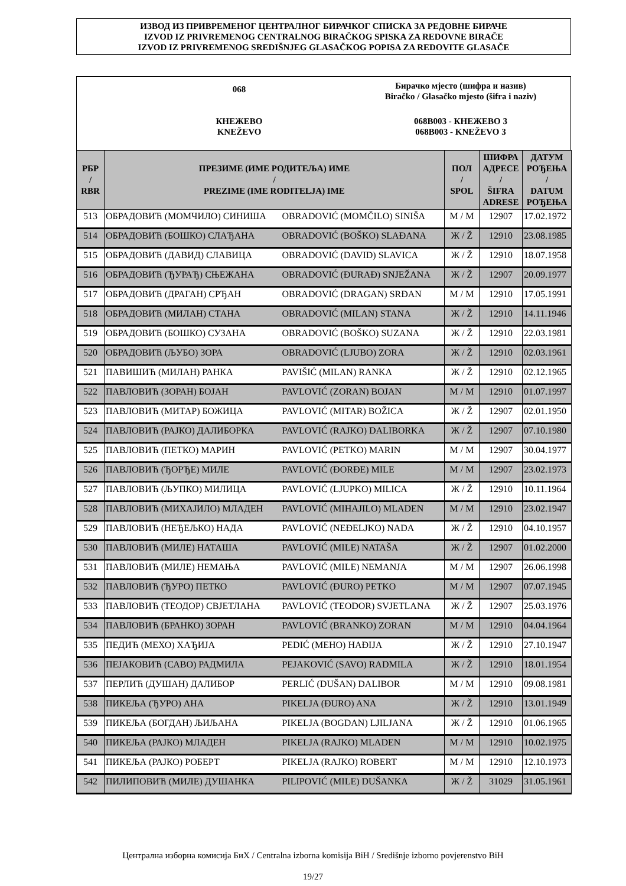ИЗВОД ИЗ ПРИВРЕМЕНОГ ЦЕНТРАЛНОГ БИРАЧКОГ СПИСКА ЗА РЕДОВНЕ БИРАЧЕ
IZVOD IZ PRIVREMENOG CENTRALNOG BIRAČKOG SPISKA ZA REDOVNE BIRAČE
IZVOD IZ PRIVREMENOG SREDIŠNJEG GLASAČKOG POPISA ZA REDOVITE GLASAČE
068
Бирачко мјесто (шифра и назив)
Biračko / Glasačko mjesto (šifra i naziv)
КНЕЖЕВО
KNEŽEVO
068B003 - КНЕЖЕВО 3
068B003 - KNEŽEVO 3
| РБР / RBR | ПРЕЗИМЕ (ИМЕ РОДИТЕЉА) ИМЕ / PREZIME (IME RODITELJA) IME | | ПОЛ / SPOL | ШИФРА АДРЕСЕ / ŠIFRA ADRESE | ДАТУМ РОЂЕЊА / DATUM РОЂЕЊА |
| --- | --- | --- | --- | --- | --- |
| 513 | ОБРАДОВИЋ (МОМЧИЛО) СИНИША | OBRADOVIĆ (MOMČILO) SINIŠA | М / M | 12907 | 17.02.1972 |
| 514 | ОБРАДОВИЋ (БОШКО) СЛАЂАНА | OBRADOVIĆ (BOŠKO) SLAĐANA | Ж / Ž | 12910 | 23.08.1985 |
| 515 | ОБРАДОВИЋ (ДАВИД) СЛАВИЦА | OBRADOVIĆ (DAVID) SLAVICA | Ж / Ž | 12910 | 18.07.1958 |
| 516 | ОБРАДОВИЋ (ЂУРАЂ) СЊЕЖАНА | OBRADOVIĆ (ĐURAĐ) SNJEŽANA | Ж / Ž | 12907 | 20.09.1977 |
| 517 | ОБРАДОВИЋ (ДРАГАН) СРЂАН | OBRADOVIĆ (DRAGAN) SRĐAN | М / M | 12910 | 17.05.1991 |
| 518 | ОБРАДОВИЋ (МИЛАН) СТАНА | OBRADOVIĆ (MILAN) STANA | Ж / Ž | 12910 | 14.11.1946 |
| 519 | ОБРАДОВИЋ (БОШКО) СУЗАНА | OBRADOVIĆ (BOŠKO) SUZANA | Ж / Ž | 12910 | 22.03.1981 |
| 520 | ОБРАДОВИЋ (ЉУБО) ЗОРА | OBRADOVIĆ (LJUBO) ZORA | Ж / Ž | 12910 | 02.03.1961 |
| 521 | ПАВИШИЋ (МИЛАН) РАНКА | PAVIŠIĆ (MILAN) RANKA | Ж / Ž | 12910 | 02.12.1965 |
| 522 | ПАВЛОВИЋ (ЗОРАН) БОЈАН | PAVLOVIĆ (ZORAN) BOJAN | М / M | 12910 | 01.07.1997 |
| 523 | ПАВЛОВИЋ (МИТАР) БОЖИЦА | PAVLOVIĆ (MITAR) BOŽICA | Ж / Ž | 12907 | 02.01.1950 |
| 524 | ПАВЛОВИЋ (РАЈКО) ДАЛИБОРКА | PAVLOVIĆ (RAJKO) DALIBORKA | Ж / Ž | 12907 | 07.10.1980 |
| 525 | ПАВЛОВИЋ (ПЕТКО) МАРИН | PAVLOVIĆ (PETKO) MARIN | М / M | 12907 | 30.04.1977 |
| 526 | ПАВЛОВИЋ (ЂОРЂЕ) МИЛЕ | PAVLOVIĆ (ĐORĐE) MILE | М / M | 12907 | 23.02.1973 |
| 527 | ПАВЛОВИЋ (ЉУПКО) МИЛИЦА | PAVLOVIĆ (LJUPKO) MILICA | Ж / Ž | 12910 | 10.11.1964 |
| 528 | ПАВЛОВИЋ (МИХАЈИЛО) МЛАДЕН | PAVLOVIĆ (MIHAJILO) MLADEN | М / M | 12910 | 23.02.1947 |
| 529 | ПАВЛОВИЋ (НЕЂЕЉКО) НАДА | PAVLOVIĆ (NEĐELJKO) NADA | Ж / Ž | 12910 | 04.10.1957 |
| 530 | ПАВЛОВИЋ (МИЛЕ) НАТАША | PAVLOVIĆ (MILE) NATAŠA | Ж / Ž | 12907 | 01.02.2000 |
| 531 | ПАВЛОВИЋ (МИЛЕ) НЕМАЊА | PAVLOVIĆ (MILE) NEMANJA | М / M | 12907 | 26.06.1998 |
| 532 | ПАВЛОВИЋ (ЂУРО) ПЕТКО | PAVLOVIĆ (ĐURO) PETKO | М / M | 12907 | 07.07.1945 |
| 533 | ПАВЛОВИЋ (ТЕОДОР) СВЈЕТЛАНА | PAVLOVIĆ (TEODOR) SVJETLANA | Ж / Ž | 12907 | 25.03.1976 |
| 534 | ПАВЛОВИЋ (БРАНКО) ЗОРАН | PAVLOVIĆ (BRANKO) ZORAN | М / M | 12910 | 04.04.1964 |
| 535 | ПЕДИЋ (МЕХО) ХАЂИЈА | PEDIĆ (MEHO) HAĐIJA | Ж / Ž | 12910 | 27.10.1947 |
| 536 | ПЕЈАКОВИЋ (САВО) РАДМИЛА | PEJAKOVIĆ (SAVO) RADMILA | Ж / Ž | 12910 | 18.01.1954 |
| 537 | ПЕРЛИЋ (ДУШАН) ДАЛИБОР | PERLIĆ (DUŠAN) DALIBOR | М / M | 12910 | 09.08.1981 |
| 538 | ПИКЕЉА (ЂУРО) АНА | PIKELJA (ĐURO) ANA | Ж / Ž | 12910 | 13.01.1949 |
| 539 | ПИКЕЉА (БОГДАН) ЉИЉАНА | PIKELJA (BOGDAN) LJILJANA | Ж / Ž | 12910 | 01.06.1965 |
| 540 | ПИКЕЉА (РАЈКО) МЛАДЕН | PIKELJA (RAJKO) MLADEN | М / M | 12910 | 10.02.1975 |
| 541 | ПИКЕЉА (РАЈКО) РОБЕРТ | PIKELJA (RAJKO) ROBERT | М / M | 12910 | 12.10.1973 |
| 542 | ПИЛИПОВИЋ (МИЛЕ) ДУШАНКА | PILIPOVIĆ (MILE) DUŠANKA | Ж / Ž | 31029 | 31.05.1961 |
Централна изборна комисија БиХ / Centralna izborna komisija BiH / Središnje izborno povjerenstvo BiH
19/27